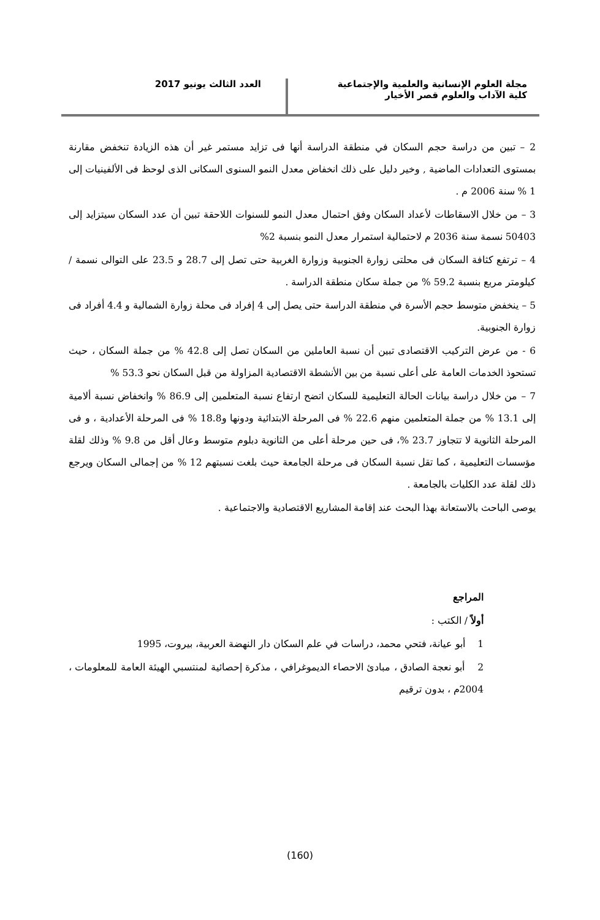مجلة العلوم الإنسانية والعلمية والإجتماعية
كلية الآداب والعلوم قصر الأخيار
العدد الثالث يونيو 2017
2 – تبين من دراسة حجم السكان في منطقة الدراسة أنها فى تزايد مستمر غير أن هذه الزيادة تنخفض مقارنة بمستوى التعدادات الماضية , وخير دليل على ذلك انخفاض معدل النمو السنوى السكانى الذى لوحظ فى الألفينيات إلى 1 % سنة 2006 م .
3 – من خلال الاسقاطات لأعداد السكان وفق احتمال معدل النمو للسنوات اللاحقة تبين أن عدد السكان سيتزايد إلى 50403 نسمة سنة 2036 م لاحتمالية استمرار معدل النمو بنسبة 2%
4 – ترتفع كثافة السكان فى محلتى زوارة الجنوبية وزوارة الغربية حتى تصل إلى 28.7 و 23.5 على التوالى نسمة / كيلومتر مربع بنسبة 59.2 % من جملة سكان منطقة الدراسة .
5 – ينخفض متوسط حجم الأسرة في منطقة الدراسة حتى يصل إلى 4 إفراد فى محلة زوارة الشمالية و 4.4 أفراد فى زوارة الجنوبية.
6 - من عرض التركيب الاقتصادى تبين أن نسبة العاملين من السكان تصل إلى 42.8 % من جملة السكان ، حيث تستحوذ الخدمات العامة على أعلى نسبة من بين الأنشطة الاقتصادية المزاولة من قبل السكان نحو 53.3 %
7 – من خلال دراسة بيانات الحالة التعليمية للسكان اتضح ارتفاع نسبة المتعلمين إلى 86.9 % وانخفاض نسبة ألامية إلى 13.1 % من جملة المتعلمين منهم 22.6 % فى المرحلة الابتدائية ودونها و18.8 % فى المرحلة الأعدادية ، و فى المرحلة الثانوية لا تتجاوز 23.7 %، فى حين مرحلة أعلى من الثانوية دبلوم متوسط وعال أقل من 9.8 % وذلك لقلة مؤسسات التعليمية ، كما تقل نسبة السكان فى مرحلة الجامعة حيث بلغت نسبتهم 12 % من إجمالى السكان ويرجع ذلك لقلة عدد الكليات بالجامعة .
يوصى الباحث بالاستعانة بهذا البحث عند إقامة المشاريع الاقتصادية والاجتماعية .
المراجع
أولاً / الكتب :
1 أبو عيانة، فتحي محمد، دراسات في علم السكان دار النهضة العربية، بيروت، 1995
2 أبو نعجة الصادق ، مبادئ الاحصاء الديموغرافي ، مذكرة إحصائية لمنتسبي الهيئة العامة للمعلومات ، 2004م ، بدون ترقيم
(160)